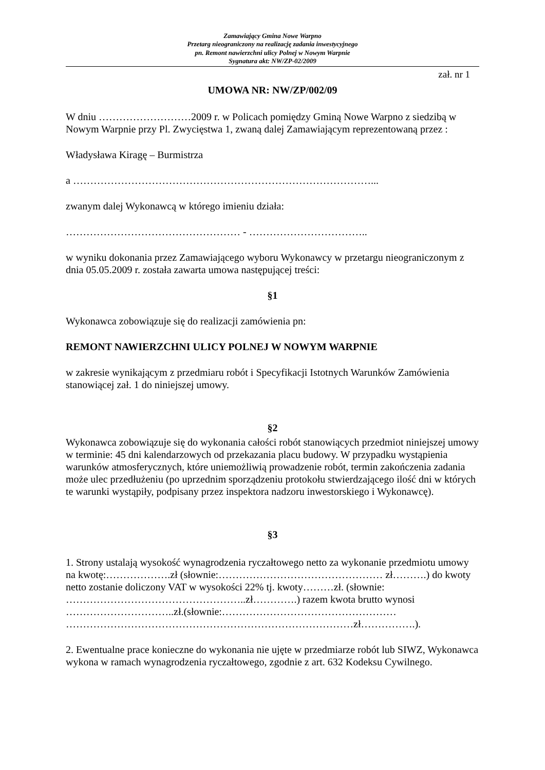Zamawiający Gmina Nowe Warpno
Przetarg nieograniczony na realizację zadania inwestycyjnego
pn. Remont nawierzchni ulicy Polnej w Nowym Warpnie
Sygnatura akt: NW/ZP-02/2009
zał. nr 1
UMOWA NR: NW/ZP/002/09
W dniu ………………………2009 r. w Policach pomiędzy Gminą Nowe Warpno z siedzibą w Nowym Warpnie przy Pl. Zwycięstwa 1, zwaną dalej Zamawiającym reprezentowaną przez :
Władysława Kiragę – Burmistrza
a ……………………………………………………………………………...
zwanym dalej Wykonawcą w którego imieniu działa:
…………………………………………… - ……………………………..
w wyniku dokonania przez Zamawiającego wyboru Wykonawcy w przetargu nieograniczonym z dnia 05.05.2009 r. została zawarta umowa następującej treści:
§1
Wykonawca zobowiązuje się do realizacji zamówienia pn:
REMONT NAWIERZCHNI ULICY POLNEJ W NOWYM WARPNIE
w zakresie wynikającym z przedmiaru robót i Specyfikacji Istotnych Warunków Zamówienia stanowiącej zał. 1 do niniejszej umowy.
§2
Wykonawca zobowiązuje się do wykonania całości robót stanowiących przedmiot niniejszej umowy w terminie: 45 dni kalendarzowych od przekazania placu budowy. W przypadku wystąpienia warunków atmosferycznych, które uniemożliwią prowadzenie robót, termin zakończenia zadania może ulec przedłużeniu (po uprzednim sporządzeniu protokołu stwierdzającego ilość dni w których te warunki wystąpiły, podpisany przez inspektora nadzoru inwestorskiego i Wykonawcę).
§3
1. Strony ustalają wysokość wynagrodzenia ryczałtowego netto za wykonanie przedmiotu umowy na kwotę:……………….zł (słownie:………………………………………… zł……….) do kwoty netto zostanie doliczony VAT w wysokości 22% tj. kwoty………zł. (słownie: ……………………………………………..zł………….) razem kwota brutto wynosi …………………………..zł.(słownie:…………………………………………… …………………………………………………………………………zł…………….).
2. Ewentualne prace konieczne do wykonania nie ujęte w przedmiarze robót lub SIWZ, Wykonawca wykona w ramach wynagrodzenia ryczałtowego, zgodnie z art. 632 Kodeksu Cywilnego.